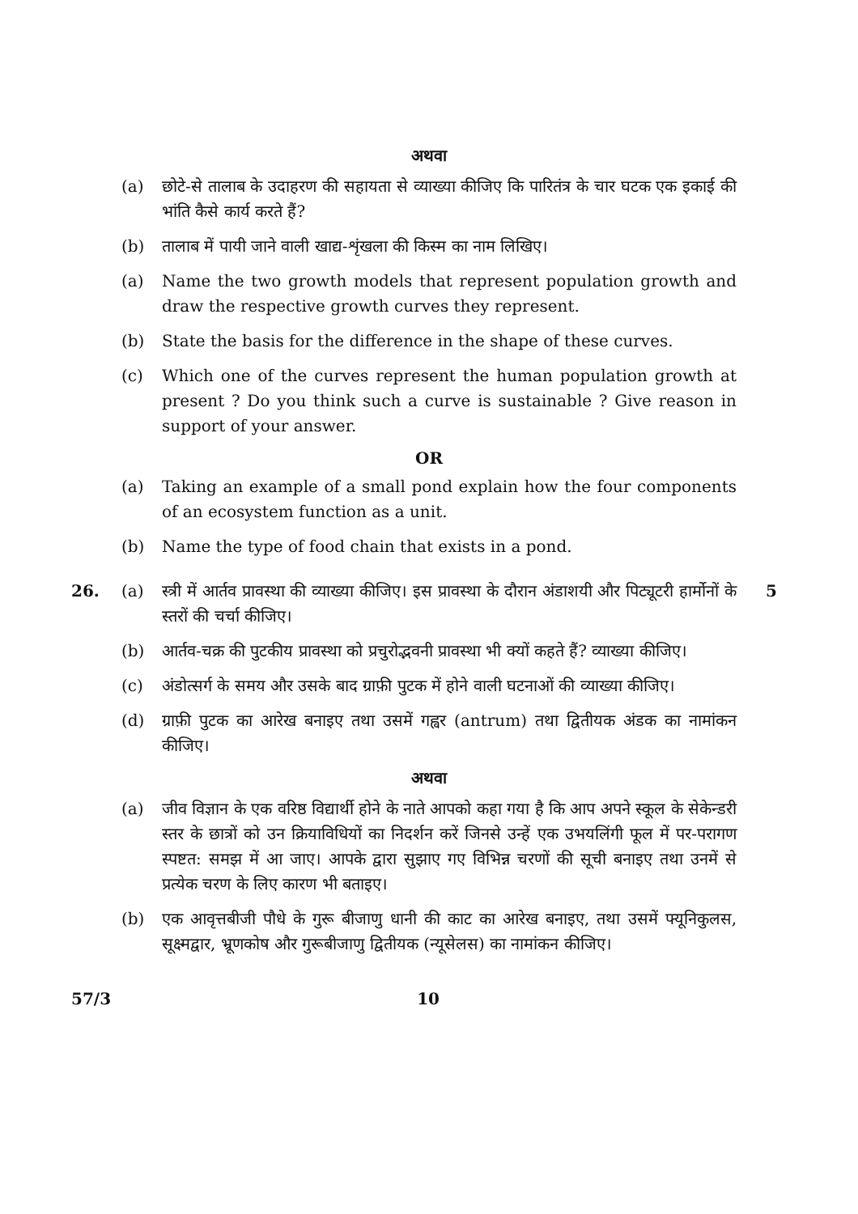अथवा
(a) छोटे-से तालाब के उदाहरण की सहायता से व्याख्या कीजिए कि पारितंत्र के चार घटक एक इकाई की भांति कैसे कार्य करते हैं?
(b) तालाब में पायी जाने वाली खाद्य-शृंखला की किस्म का नाम लिखिए।
(a) Name the two growth models that represent population growth and draw the respective growth curves they represent.
(b) State the basis for the difference in the shape of these curves.
(c) Which one of the curves represent the human population growth at present ? Do you think such a curve is sustainable ? Give reason in support of your answer.
OR
(a) Taking an example of a small pond explain how the four components of an ecosystem function as a unit.
(b) Name the type of food chain that exists in a pond.
26. (a) स्त्री में आर्तव प्रावस्था की व्याख्या कीजिए। इस प्रावस्था के दौरान अंडाशयी और पिट्यूटरी हार्मोनों के स्तरों की चर्चा कीजिए।
5
(b) आर्तव-चक्र की पुटकीय प्रावस्था को प्रचुरोद्भवनी प्रावस्था भी क्यों कहते हैं? व्याख्या कीजिए।
(c) अंडोत्सर्ग के समय और उसके बाद ग्राफ़ी पुटक में होने वाली घटनाओं की व्याख्या कीजिए।
(d) ग्राफ़ी पुटक का आरेख बनाइए तथा उसमें गह्वर (antrum) तथा द्वितीयक अंडक का नामांकन कीजिए।
अथवा
(a) जीव विज्ञान के एक वरिष्ठ विद्यार्थी होने के नाते आपको कहा गया है कि आप अपने स्कूल के सेकेन्डरी स्तर के छात्रों को उन क्रियाविधियों का निदर्शन करें जिनसे उन्हें एक उभयलिंगी फूल में पर-परागण स्पष्टत: समझ में आ जाए। आपके द्वारा सुझाए गए विभिन्न चरणों की सूची बनाइए तथा उनमें से प्रत्येक चरण के लिए कारण भी बताइए।
(b) एक आवृत्तबीजी पौधे के गुरू बीजाणु धानी की काट का आरेख बनाइए, तथा उसमें फ्यूनिकुलस, सूक्ष्मद्वार, भ्रूणकोष और गुरूबीजाणु द्वितीयक (न्यूसेलस) का नामांकन कीजिए।
57/3 10